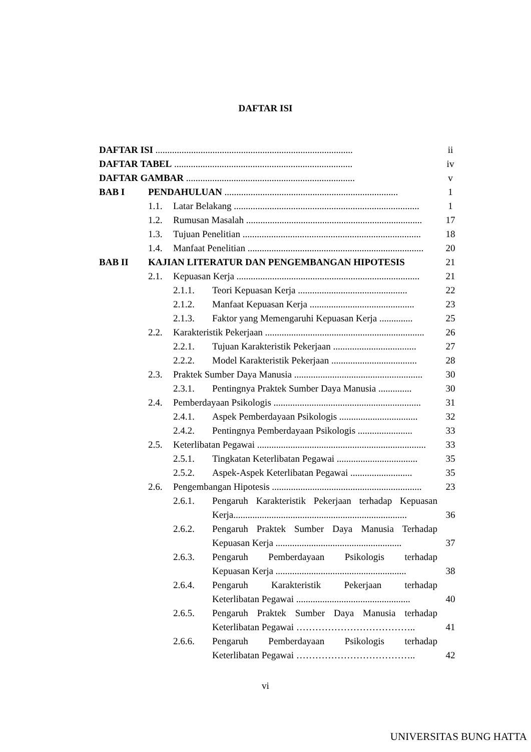DAFTAR ISI
DAFTAR ISI ................................................................................... ii
DAFTAR TABEL ........................................................................... iv
DAFTAR GAMBAR ....................................................................... v
BAB I PENDAHULUAN ......................................................................... 1
1.1. Latar Belakang .............................................................................. 1
1.2. Rumusan Masalah .......................................................................... 17
1.3. Tujuan Penelitian ........................................................................... 18
1.4. Manfaat Penelitian .......................................................................... 20
BAB II KAJIAN LITERATUR DAN PENGEMBANGAN HIPOTESIS 21
2.1. Kepuasan Kerja ............................................................................. 21
2.1.1. Teori Kepuasan Kerja .............................................. 22
2.1.2. Manfaat Kepuasan Kerja ............................................ 23
2.1.3. Faktor yang Memengaruhi Kepuasan Kerja .............. 25
2.2. Karakteristik Pekerjaan ................................................................... 26
2.2.1. Tujuan Karakteristik Pekerjaan ................................... 27
2.2.2. Model Karakteristik Pekerjaan .................................... 28
2.3. Praktek Sumber Daya Manusia ...................................................... 30
2.3.1. Pentingnya Praktek Sumber Daya Manusia .............. 30
2.4. Pemberdayaan Psikologis .............................................................. 31
2.4.1. Aspek Pemberdayaan Psikologis ................................. 32
2.4.2. Pentingnya Pemberdayaan Psikologis ....................... 33
2.5. Keterlibatan Pegawai ....................................................................... 33
2.5.1. Tingkatan Keterlibatan Pegawai .................................. 35
2.5.2. Aspek-Aspek Keterlibatan Pegawai .......................... 35
2.6. Pengembangan Hipotesis ............................................................... 23
2.6.1. Pengaruh Karakteristik Pekerjaan terhadap Kepuasan
Kerja......................................................................... 36
2.6.2. Pengaruh Praktek Sumber Daya Manusia Terhadap
Kepuasan Kerja ..................................................... 37
2.6.3. Pengaruh Pemberdayaan Psikologis terhadap
Kepuasan Kerja ....................................................... 38
2.6.4. Pengaruh Karakteristik Pekerjaan terhadap
Keterlibatan Pegawai ................................................ 40
2.6.5. Pengaruh Praktek Sumber Daya Manusia terhadap
Keterlibatan Pegawai ……………………………….. 41
2.6.6. Pengaruh Pemberdayaan Psikologis terhadap
Keterlibatan Pegawai ……………………………….. 42
vi
UNIVERSITAS BUNG HATTA